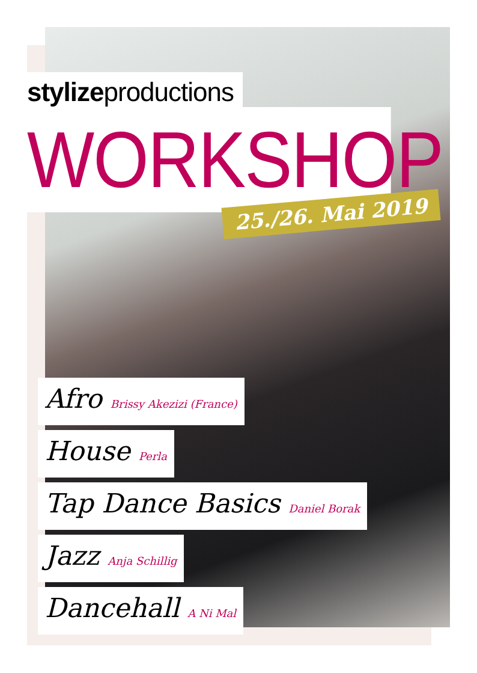stylizeproductions
WORKSHOP
Afro Brissy Akezizi (France)
House Perla
Tap Dance Basics Daniel Borak
Jazz Anja Schillig
Dancehall A Ni Mal
25./26. Mai 2019